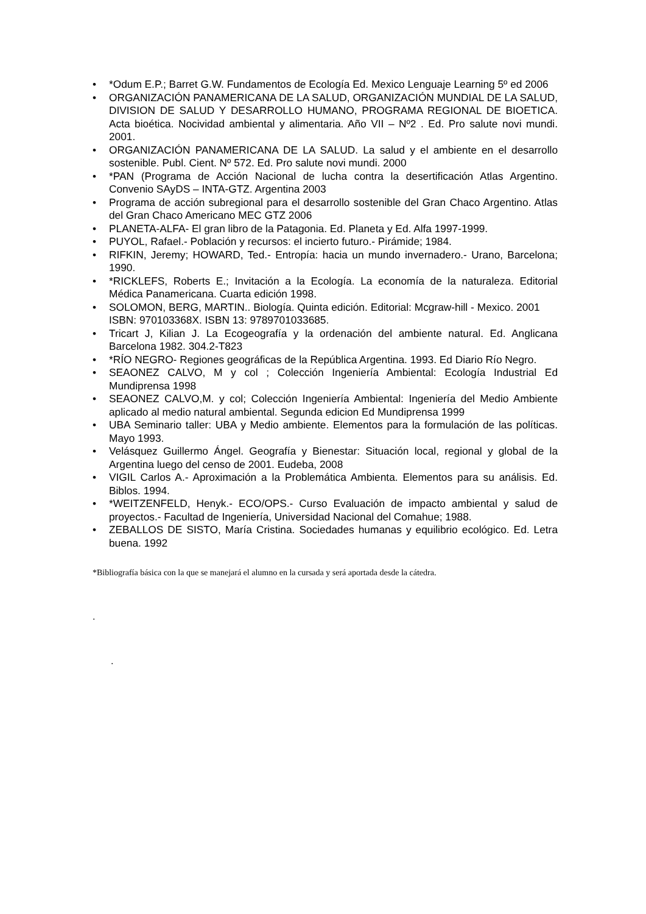• *Odum E.P.; Barret G.W. Fundamentos de Ecología Ed. Mexico Lenguaje Learning 5º ed 2006
• ORGANIZACIÓN PANAMERICANA DE LA SALUD, ORGANIZACIÓN MUNDIAL DE LA SALUD, DIVISION DE SALUD Y DESARROLLO HUMANO, PROGRAMA REGIONAL DE BIOETICA. Acta bioética. Nocividad ambiental y alimentaria. Año VII – Nº2 . Ed. Pro salute novi mundi. 2001.
• ORGANIZACIÓN PANAMERICANA DE LA SALUD. La salud y el ambiente en el desarrollo sostenible. Publ. Cient. Nº 572. Ed. Pro salute novi mundi. 2000
• *PAN (Programa de Acción Nacional de lucha contra la desertificación Atlas Argentino. Convenio SAyDS – INTA-GTZ. Argentina 2003
• Programa de acción subregional para el desarrollo sostenible del Gran Chaco Argentino. Atlas del Gran Chaco Americano MEC GTZ 2006
• PLANETA-ALFA- El gran libro de la Patagonia. Ed. Planeta y Ed. Alfa 1997-1999.
• PUYOL, Rafael.- Población y recursos: el incierto futuro.- Pirámide; 1984.
• RIFKIN, Jeremy; HOWARD, Ted.- Entropía: hacia un mundo invernadero.- Urano, Barcelona; 1990.
• *RICKLEFS, Roberts E.; Invitación a la Ecología. La economía de la naturaleza. Editorial Médica Panamericana. Cuarta edición 1998.
• SOLOMON, BERG, MARTIN.. Biología. Quinta edición. Editorial: Mcgraw-hill - Mexico. 2001 ISBN: 970103368X. ISBN 13: 9789701033685.
• Tricart J, Kilian J. La Ecogeografía y la ordenación del ambiente natural. Ed. Anglicana Barcelona 1982. 304.2-T823
• *RÍO NEGRO- Regiones geográficas de la República Argentina. 1993. Ed Diario Río Negro.
• SEAONEZ CALVO, M y col ; Colección Ingeniería Ambiental: Ecología Industrial Ed Mundiprensa 1998
• SEAONEZ CALVO,M. y col; Colección Ingeniería Ambiental: Ingeniería del Medio Ambiente aplicado al medio natural ambiental. Segunda edicion Ed Mundiprensa 1999
• UBA Seminario taller: UBA y Medio ambiente. Elementos para la formulación de las políticas. Mayo 1993.
• Velásquez Guillermo Ángel. Geografía y Bienestar: Situación local, regional y global de la Argentina luego del censo de 2001. Eudeba, 2008
• VIGIL Carlos A.- Aproximación a la Problemática Ambienta. Elementos para su análisis. Ed. Biblos. 1994.
• *WEITZENFELD, Henyk.- ECO/OPS.- Curso Evaluación de impacto ambiental y salud de proyectos.- Facultad de Ingeniería, Universidad Nacional del Comahue; 1988.
• ZEBALLOS DE SISTO, María Cristina. Sociedades humanas y equilibrio ecológico. Ed. Letra buena. 1992
*Bibliografía básica con la que se manejará el alumno en la cursada y será aportada desde la cátedra.
.
.